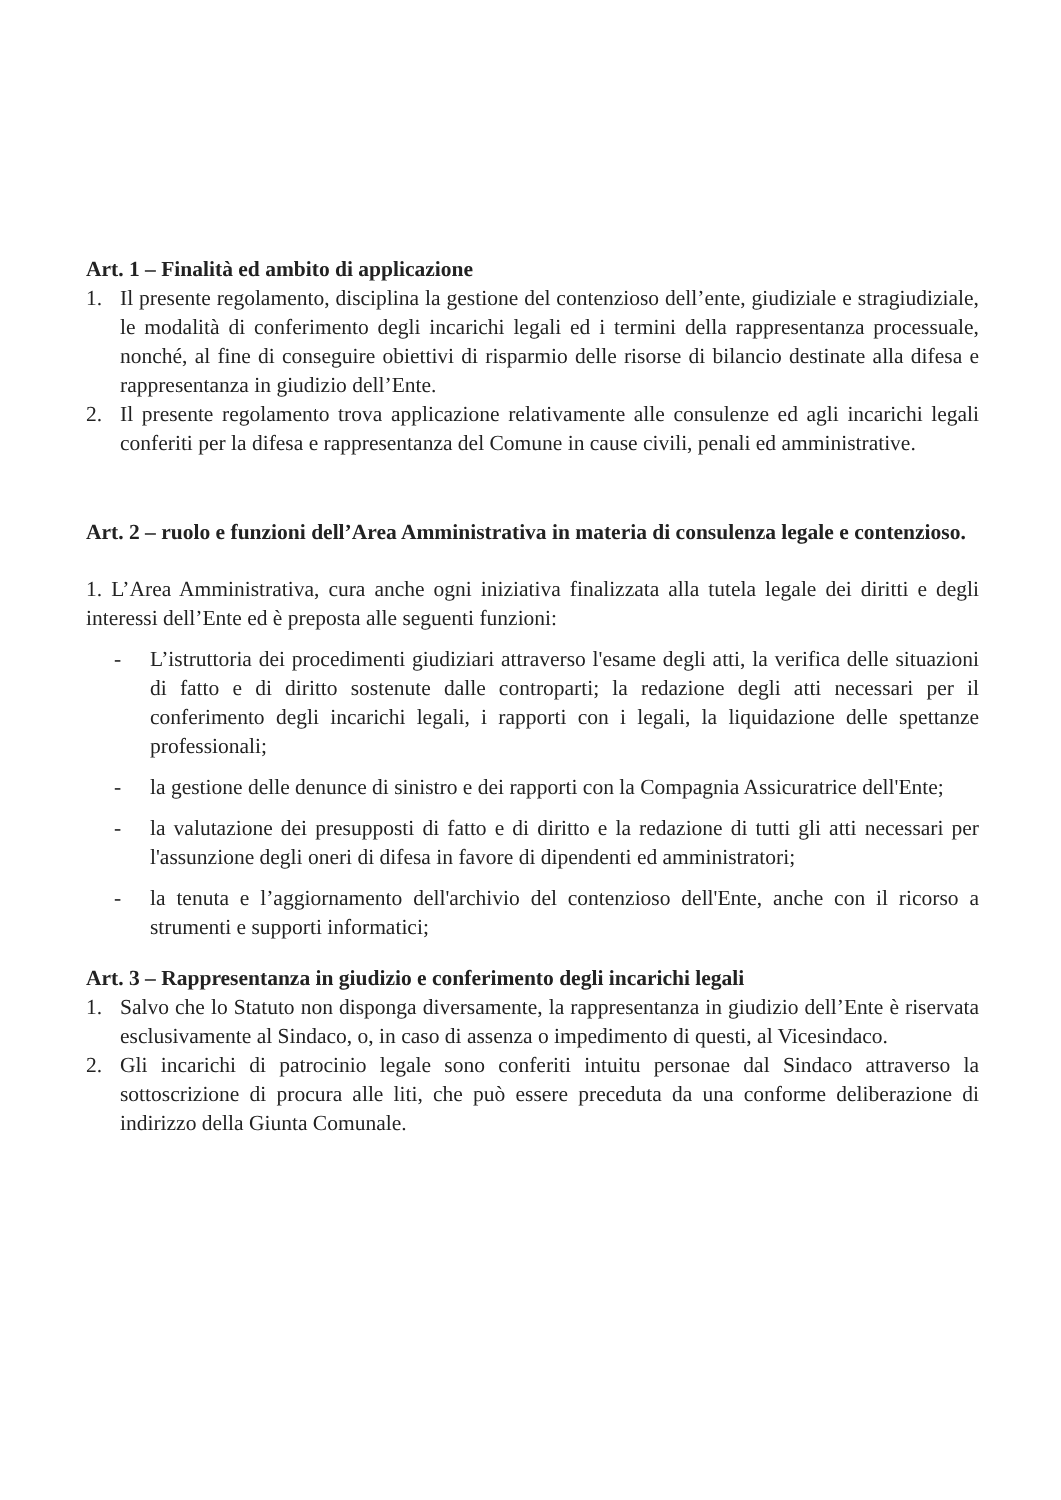Art. 1 – Finalità ed ambito di applicazione
1. Il presente regolamento, disciplina la gestione del contenzioso dell’ente, giudiziale e stragiudiziale, le modalità di conferimento degli incarichi legali ed i termini della rappresentanza processuale, nonché, al fine di conseguire obiettivi di risparmio delle risorse di bilancio destinate alla difesa e rappresentanza in giudizio dell’Ente.
2. Il presente regolamento trova applicazione relativamente alle consulenze ed agli incarichi legali conferiti per la difesa e rappresentanza del Comune in cause civili, penali ed amministrative.
Art. 2 – ruolo e funzioni dell’Area Amministrativa in materia di consulenza legale e contenzioso.
1. L’Area Amministrativa, cura anche ogni iniziativa finalizzata alla tutela legale dei diritti e degli interessi dell’Ente ed è preposta alle seguenti funzioni:
- L’istruttoria dei procedimenti giudiziari attraverso l'esame degli atti, la verifica delle situazioni di fatto e di diritto sostenute dalle controparti; la redazione degli atti necessari per il conferimento degli incarichi legali, i rapporti con i legali, la liquidazione delle spettanze professionali;
- la gestione delle denunce di sinistro e dei rapporti con la Compagnia Assicuratrice dell'Ente;
- la valutazione dei presupposti di fatto e di diritto e la redazione di tutti gli atti necessari per l'assunzione degli oneri di difesa in favore di dipendenti ed amministratori;
- la tenuta e l’aggiornamento dell'archivio del contenzioso dell'Ente, anche con il ricorso a strumenti e supporti informatici;
Art. 3 – Rappresentanza in giudizio e conferimento degli incarichi legali
1. Salvo che lo Statuto non disponga diversamente, la rappresentanza in giudizio dell’Ente è riservata esclusivamente al Sindaco, o, in caso di assenza o impedimento di questi, al Vicesindaco.
2. Gli incarichi di patrocinio legale sono conferiti intuitu personae dal Sindaco attraverso la sottoscrizione di procura alle liti, che può essere preceduta da una conforme deliberazione di indirizzo della Giunta Comunale.